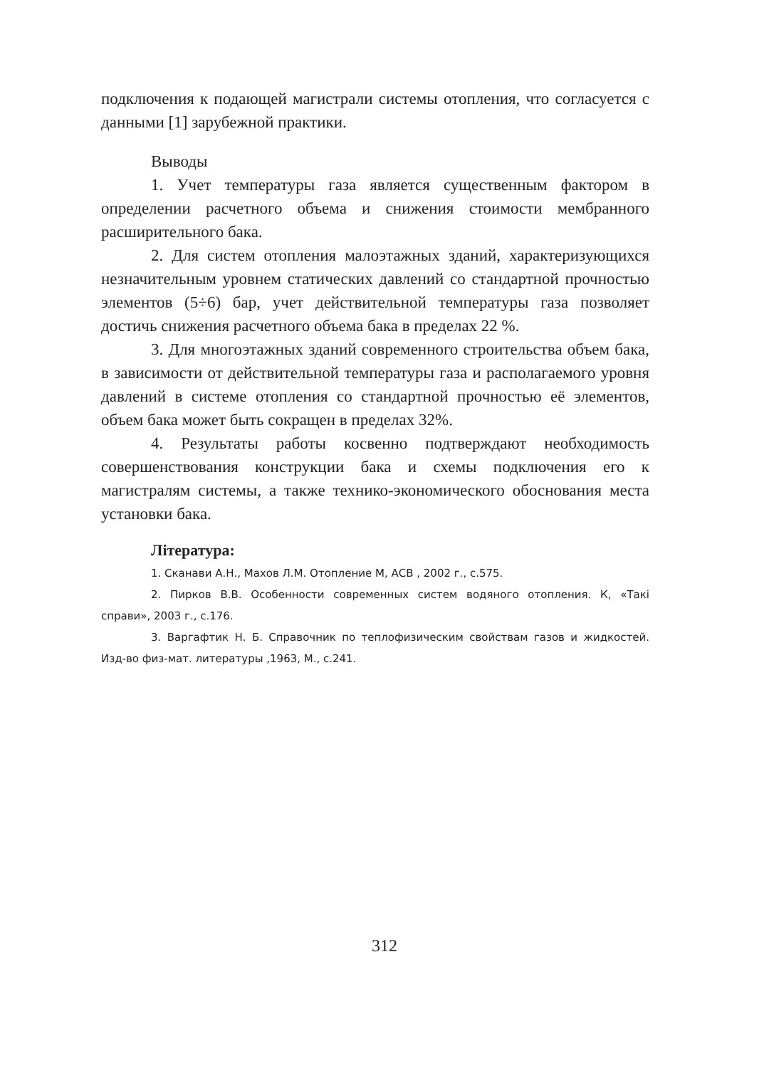подключения к подающей магистрали системы отопления, что согласуется с данными [1] зарубежной практики.
Выводы
1. Учет температуры газа является существенным фактором в определении расчетного объема и снижения стоимости мембранного расширительного бака.
2. Для систем отопления малоэтажных зданий, характеризующихся незначительным уровнем статических давлений со стандартной прочностью элементов (5÷6) бар, учет действительной температуры газа позволяет достичь снижения расчетного объема бака в пределах 22 %.
3. Для многоэтажных зданий современного строительства объем бака, в зависимости от действительной температуры газа и располагаемого уровня давлений в системе отопления со стандартной прочностью её элементов, объем бака может быть сокращен в пределах 32%.
4. Результаты работы косвенно подтверждают необходимость совершенствования конструкции бака и схемы подключения его к магистралям системы, а также технико-экономического обоснования места установки бака.
Література:
1. Сканави А.Н., Махов Л.М. Отопление М, АСВ , 2002 г., с.575.
2. Пирков В.В. Особенности современных систем водяного отопления. К, «Такі справи», 2003 г., с.176.
3. Варгафтик Н. Б. Справочник по теплофизическим свойствам газов и жидкостей. Изд-во физ-мат. литературы ,1963, М., с.241.
312